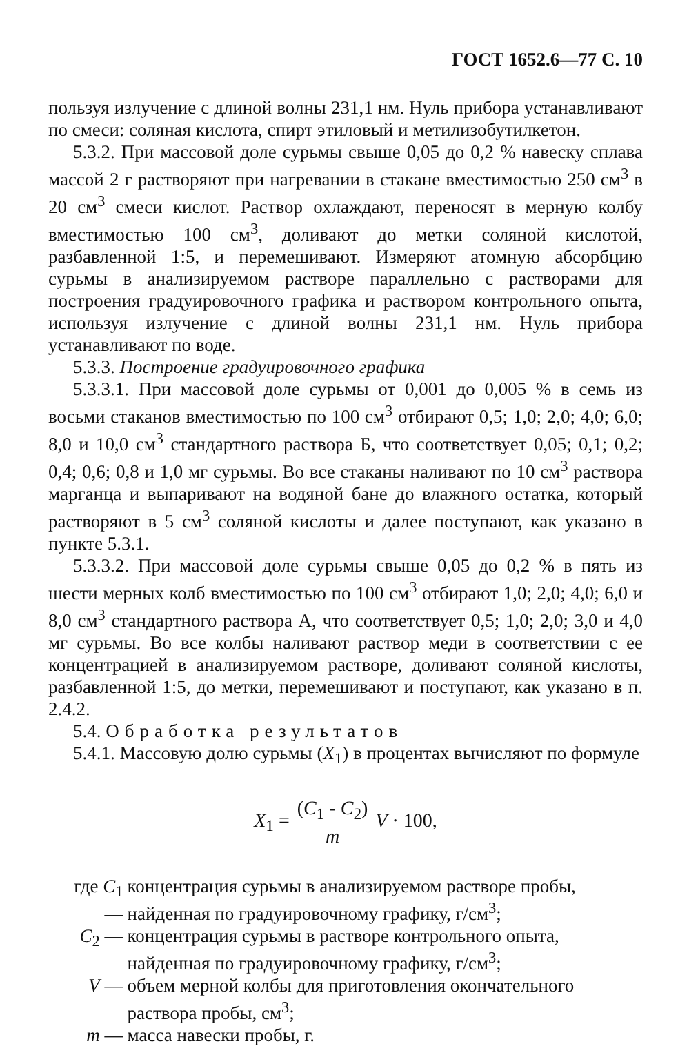ГОСТ 1652.6—77 С. 10
пользуя излучение с длиной волны 231,1 нм. Нуль прибора устанавливают по смеси: соляная кислота, спирт этиловый и метилизобутилкетон.
5.3.2. При массовой доле сурьмы свыше 0,05 до 0,2 % навеску сплава массой 2 г растворяют при нагревании в стакане вместимостью 250 см<sup>3</sup> в 20 см<sup>3</sup> смеси кислот. Раствор охлаждают, переносят в мерную колбу вместимостью 100 см<sup>3</sup>, доливают до метки соляной кислотой, разбавленной 1:5, и перемешивают. Измеряют атомную абсорбцию сурьмы в анализируемом растворе параллельно с растворами для построения градуировочного графика и раствором контрольного опыта, используя излучение с длиной волны 231,1 нм. Нуль прибора устанавливают по воде.
5.3.3. Построение градуировочного графика
5.3.3.1. При массовой доле сурьмы от 0,001 до 0,005 % в семь из восьми стаканов вместимостью по 100 см<sup>3</sup> отбирают 0,5; 1,0; 2,0; 4,0; 6,0; 8,0 и 10,0 см<sup>3</sup> стандартного раствора Б, что соответствует 0,05; 0,1; 0,2; 0,4; 0,6; 0,8 и 1,0 мг сурьмы. Во все стаканы наливают по 10 см<sup>3</sup> раствора марганца и выпаривают на водяной бане до влажного остатка, который растворяют в 5 см<sup>3</sup> соляной кислоты и далее поступают, как указано в пункте 5.3.1.
5.3.3.2. При массовой доле сурьмы свыше 0,05 до 0,2 % в пять из шести мерных колб вместимостью по 100 см<sup>3</sup> отбирают 1,0; 2,0; 4,0; 6,0 и 8,0 см<sup>3</sup> стандартного раствора А, что соответствует 0,5; 1,0; 2,0; 3,0 и 4,0 мг сурьмы. Во все колбы наливают раствор меди в соответствии с ее концентрацией в анализируемом растворе, доливают соляной кислоты, разбавленной 1:5, до метки, перемешивают и поступают, как указано в п. 2.4.2.
5.4. Обработка результатов
5.4.1. Массовую долю сурьмы (X<sub>1</sub>) в процентах вычисляют по формуле
X<sub>1</sub> = (C<sub>1</sub> - C<sub>2</sub>) m V · 100,
| где C<sub>1</sub> — | концентрация сурьмы в анализируемом растворе пробы, найденная по градуировочному графику, г/см<sup>3</sup>; |
| C<sub>2</sub> — | концентрация сурьмы в растворе контрольного опыта, найденная по градуировочному графику, г/см<sup>3</sup>; |
| V — | объем мерной колбы для приготовления окончательного раствора пробы, см<sup>3</sup>; |
| m — | масса навески пробы, г. |